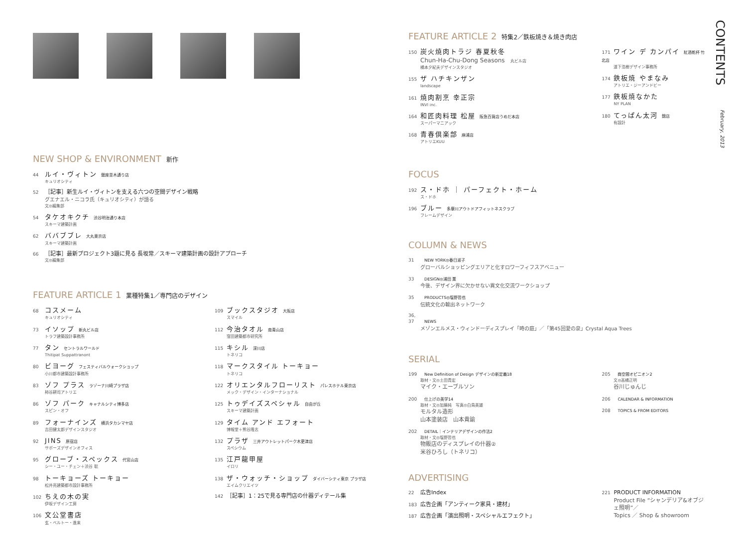NEW SHOP & ENVIRONMENT 新作
44 ルイ・ヴィトン 銀座並木通り店
キュリオシティ
52 ［記事］新生ルイ・ヴィトンを支える六つの空間デザイン戦略
グエナエル・ニコラ氏（キュリオシティ）が語る
文◎編集部
54 タケオキクチ 渋谷明治通り本店
スキーマ建築計画
62 ババブブレ 大丸東京店
スキーマ建築計画
66 ［記事］最新プロジェクト3題に見る 長坂常／スキーマ建築計画の設計アプローチ
文◎編集部
FEATURE ARTICLE 1 業種特集1／専門店のデザイン
68 コスメーム
キュリオシティ
73 イソップ 新丸ビル店
トラフ建築設計事務所
77 タン セントラルワールド
Thitipat Suppattranont
80 ビヨーグ フェスティバルウォークショップ
小川都市建築設計事務所
83 ゾフ プラス ラゾーナ川崎プラザ店
柿谷耕司アトリエ
86 ゾフ パーク キャナルシティ博多店
スピン・オフ
89 フォーナインズ 横浜タカシマヤ店
吉田健太郎デザインスタジオ
92 JINS 原宿店
サポーズデザインオフィス
95 グローブ・スペックス 代官山店
シー・ユー・チェン＋渋谷 聡
98 トーキョーズ トーキョー
松井亮建築都市設計事務所
102 ちえの木の実
伊坂デザイン工房
106 文公堂書店
玄・ベルトー・進来
109 ブックスタジオ 大阪店
スマイル
112 今治タオル 南青山店
窪田建築都市研究所
115 キシル 深川店
トネリコ
118 マークスタイル トーキョー
トネリコ
122 オリエンタルフローリスト パレスホテル東京店
メック・デザイン・インターナショナル
125 トゥデイズスペシャル 自由が丘
スキーマ建築計画
129 タイム アンド エフォート
博報堂＋熊谷隆志
132 プラザ 三井アウトレットパーク木更津店
スペシウム
135 江戸龍甲屋
イロリ
138 ザ・ウォッチ・ショップ ダイバーシティ東京 プラザ店
エイムクリエイツ
142 ［記事］1：25で見る専門店の什器ディテール集
FEATURE ARTICLE 2 特集2／鉄板焼き＆焼き肉店
150 炭火焼肉トラジ 春夏秋冬
Chun-Ha-Chu-Dong Seasons 丸ビル店
橋本夕紀夫デザインスタジオ
155 ザ ハチキンザン
landscape
161 焼肉割烹 幸正宗
INVI inc.
164 和匠肉料理 松屋 阪急百貨店うめだ本店
スーパーマニアック
168 青春倶楽部 麻浦店
アトリエKUU
171 ワイン デ カンパイ 紅酒乾杯 竹北店
道下浩樹デザイン事務所
174 鉄板焼 やまなみ
アトリエ・ジーアンドビー
177 鉄板焼なかた
NY PLAN
180 てっぱん太河 錦店
有設計
FOCUS
192 ス・ドホ ｜ パーフェクト・ホーム
ス・ドホ
196 ブルー 多摩川アウトドアフィットネスクラブ
フレームデザイン
COLUMN & NEWS
31 NEW YORK◎春日淑子
グローバルショッピングエリアと化すロワーフィフスアベニュー
33 DESIGN◎浦田 薫
今後、デザイン界に欠かせない異文化交流ワークショップ
35 PRODUCTS◎塩野哲也
伝統文化の輸出ネットワーク
36, 37 NEWS
メゾンエルメス・ウィンドーディスプレイ「時の庭」／「第45回愛の泉」Crystal Aqua Trees
SERIAL
199 New Definition of Design デザインの新定義18
取材・文◎土田貴宏
マイク・エーブルソン
200 仕上げの美学14
取材・文◎加藤純　写真◎白鳥美雄
モルタル造形
山本塗装店　山本貴諭
202 DETAIL｜インテリアデザインの作法2
取材・文◎塩野哲也
物販店のディスプレイの什器②
米谷ひろし（トネリコ）
205 商空間オピニオン2
文◎高橋正明
谷川じゅんじ
206 CALENDAR & INFORMATION
208 TOPICS & FROM EDITORS
ADVERTISING
22 広告Index
183 広告企画「アンティーク家具・建材」
187 広告企画「演出照明・スペシャルエフェクト」
221 PRODUCT INFORMATION
Product File “シャンデリア&オブジェ照明”／
Topics ／ Shop & showroom
CONTENTS
February, 2013